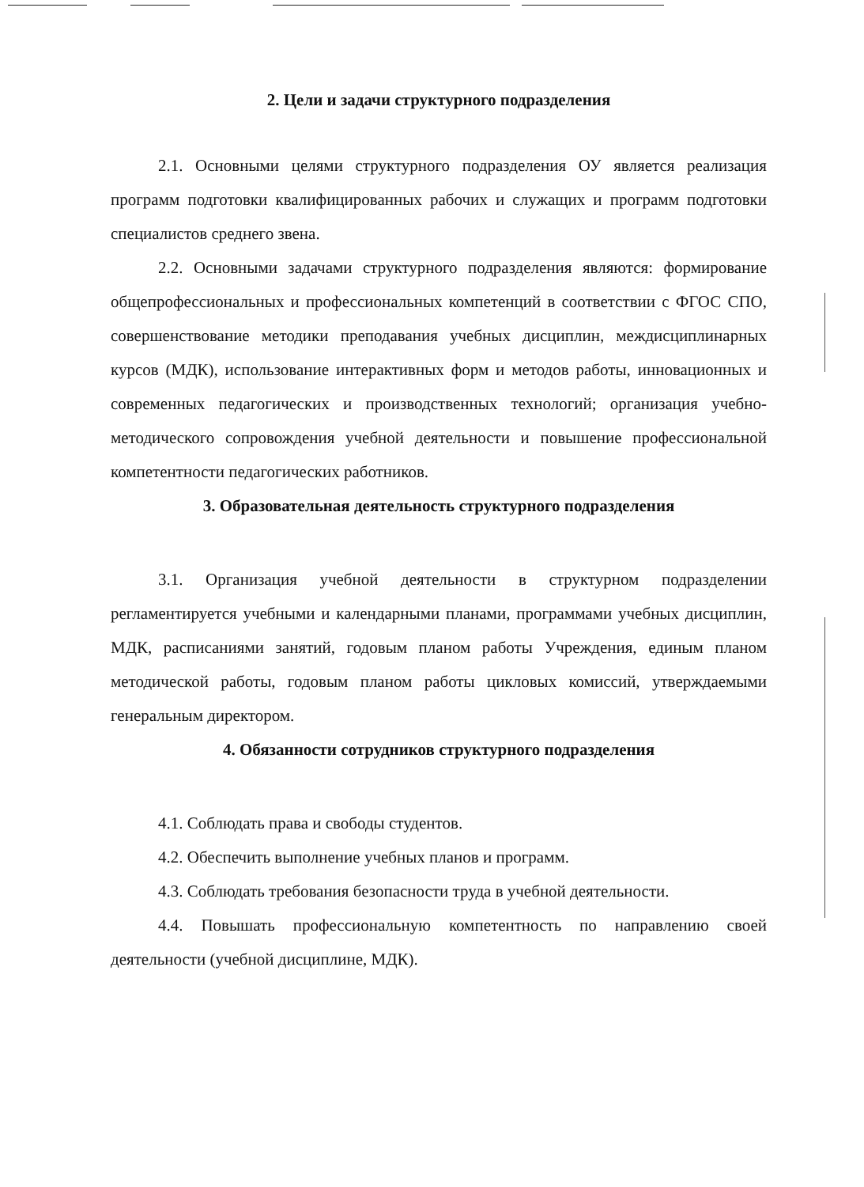2. Цели и задачи структурного подразделения
2.1. Основными целями структурного подразделения ОУ является реализация программ подготовки квалифицированных рабочих и служащих и программ подготовки специалистов среднего звена.
2.2. Основными задачами структурного подразделения являются: формирование общепрофессиональных и профессиональных компетенций в соответствии с ФГОС СПО, совершенствование методики преподавания учебных дисциплин, междисциплинарных курсов (МДК), использование интерактивных форм и методов работы, инновационных и современных педагогических и производственных технологий; организация учебно-методического сопровождения учебной деятельности и повышение профессиональной компетентности педагогических работников.
3. Образовательная деятельность структурного подразделения
3.1. Организация учебной деятельности в структурном подразделении регламентируется учебными и календарными планами, программами учебных дисциплин, МДК, расписаниями занятий, годовым планом работы Учреждения, единым планом методической работы, годовым планом работы цикловых комиссий, утверждаемыми генеральным директором.
4. Обязанности сотрудников структурного подразделения
4.1. Соблюдать права и свободы студентов.
4.2. Обеспечить выполнение учебных планов и программ.
4.3. Соблюдать требования безопасности труда в учебной деятельности.
4.4. Повышать профессиональную компетентность по направлению своей деятельности (учебной дисциплине, МДК).